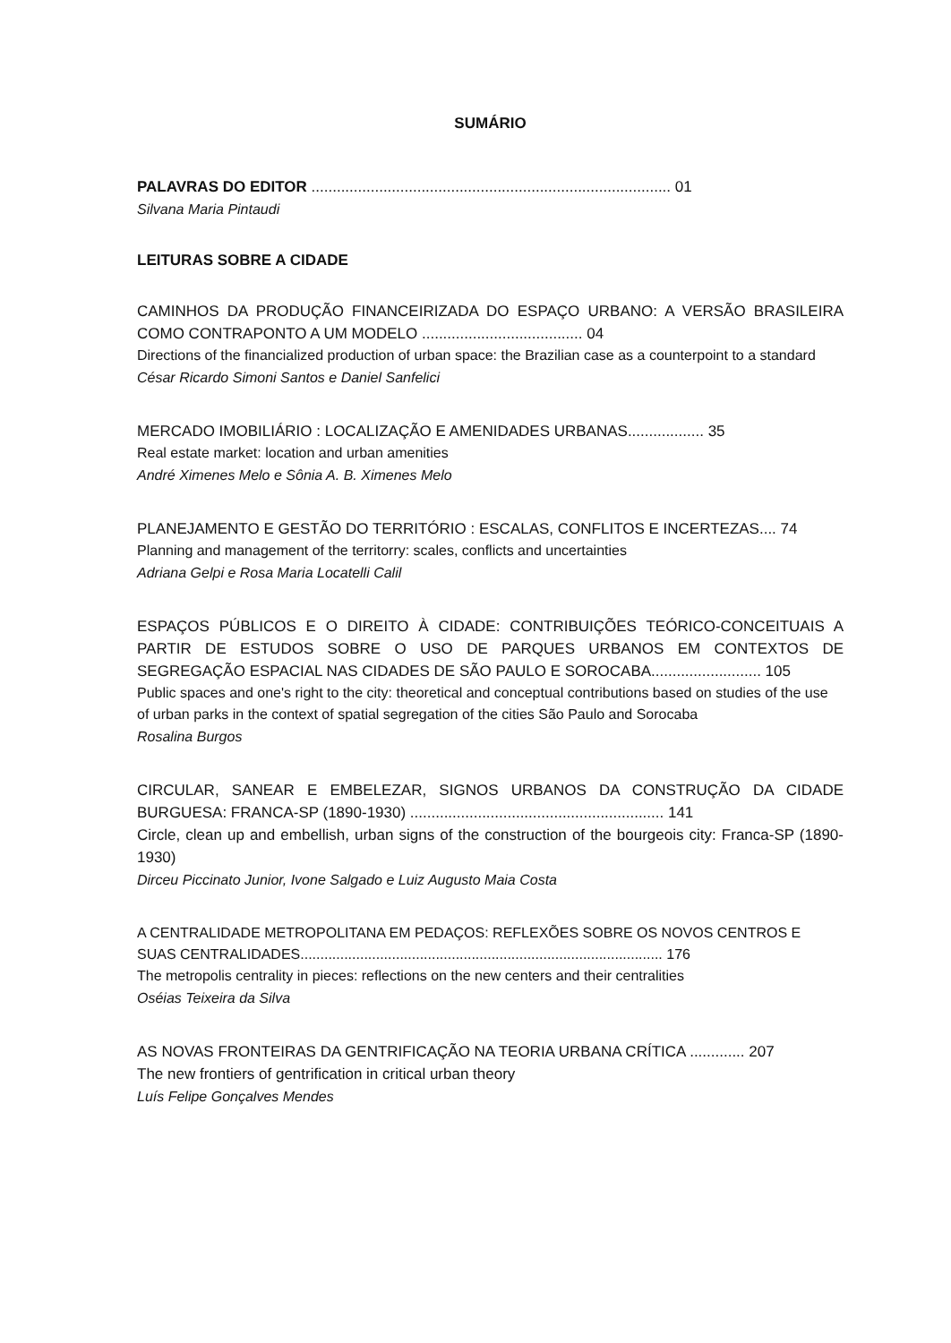SUMÁRIO
PALAVRAS DO EDITOR ..................................................................................... 01
Silvana Maria Pintaudi
LEITURAS SOBRE A CIDADE
CAMINHOS DA PRODUÇÃO FINANCEIRIZADA DO ESPAÇO URBANO: A VERSÃO BRASILEIRA COMO CONTRAPONTO A UM MODELO ...................................... 04
Directions of the financialized production of urban space: the Brazilian case as a counterpoint to a standard
César Ricardo Simoni Santos e Daniel Sanfelici
MERCADO IMOBILIÁRIO : LOCALIZAÇÃO E AMENIDADES URBANAS.................. 35
Real estate market: location and urban amenities
André Ximenes Melo e Sônia A. B. Ximenes Melo
PLANEJAMENTO E GESTÃO DO TERRITÓRIO : ESCALAS, CONFLITOS E INCERTEZAS.... 74
Planning and management of the territorry: scales, conflicts and uncertainties
Adriana Gelpi e Rosa Maria Locatelli Calil
ESPAÇOS PÚBLICOS E O DIREITO À CIDADE: CONTRIBUIÇÕES TEÓRICO-CONCEITUAIS A PARTIR DE ESTUDOS SOBRE O USO DE PARQUES URBANOS EM CONTEXTOS DE SEGREGAÇÃO ESPACIAL NAS CIDADES DE SÃO PAULO E SOROCABA.......................... 105
Public spaces and one's right to the city: theoretical and conceptual contributions based on studies of the use of urban parks in the context of spatial segregation of the cities São Paulo and Sorocaba
Rosalina Burgos
CIRCULAR, SANEAR E EMBELEZAR, SIGNOS URBANOS DA CONSTRUÇÃO DA CIDADE BURGUESA: FRANCA-SP (1890-1930) ............................................................ 141
Circle, clean up and embellish, urban signs of the construction of the bourgeois city: Franca-SP (1890-1930)
Dirceu Piccinato Junior, Ivone Salgado e Luiz Augusto Maia Costa
A CENTRALIDADE METROPOLITANA EM PEDAÇOS: REFLEXÕES SOBRE OS NOVOS CENTROS E SUAS CENTRALIDADES........................................................................................... 176
The metropolis centrality in pieces: reflections on the new centers and their centralities
Oséias Teixeira da Silva
AS NOVAS FRONTEIRAS DA GENTRIFICAÇÃO NA TEORIA URBANA CRÍTICA ............. 207
The new frontiers of gentrification in critical urban theory
Luís Felipe Gonçalves Mendes